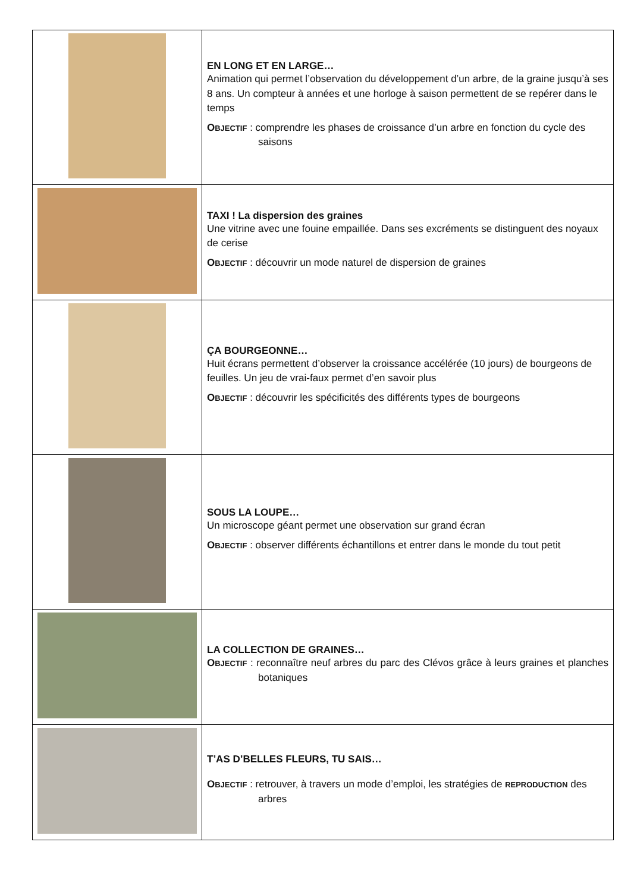| | EN LONG ET EN LARGE… Animation qui permet l’observation du développement d’un arbre, de la graine jusqu’à ses 8 ans. Un compteur à années et une horloge à saison permettent de se repérer dans le temps O BJECTIF : comprendre les phases de croissance d’un arbre en fonction du cycle des saisons |
| | TAXI ! La dispersion des graines Une vitrine avec une fouine empaillée. Dans ses excréments se distinguent des noyaux de cerise O BJECTIF : découvrir un mode naturel de dispersion de graines |
| | ÇA BOURGEONNE… Huit écrans permettent d’observer la croissance accélérée (10 jours) de bourgeons de feuilles. Un jeu de vrai-faux permet d’en savoir plus O BJECTIF : découvrir les spécificités des différents types de bourgeons |
| | SOUS LA LOUPE… Un microscope géant permet une observation sur grand écran O BJECTIF : observer différents échantillons et entrer dans le monde du tout petit |
| | LA COLLECTION DE GRAINES… O BJECTIF : reconnaître neuf arbres du parc des Clévos grâce à leurs graines et planches botaniques |
| | T’AS D’BELLES FLEURS, TU SAIS… O BJECTIF : retrouver, à travers un mode d’emploi, les stratégies de REPRODUCTION des arbres |